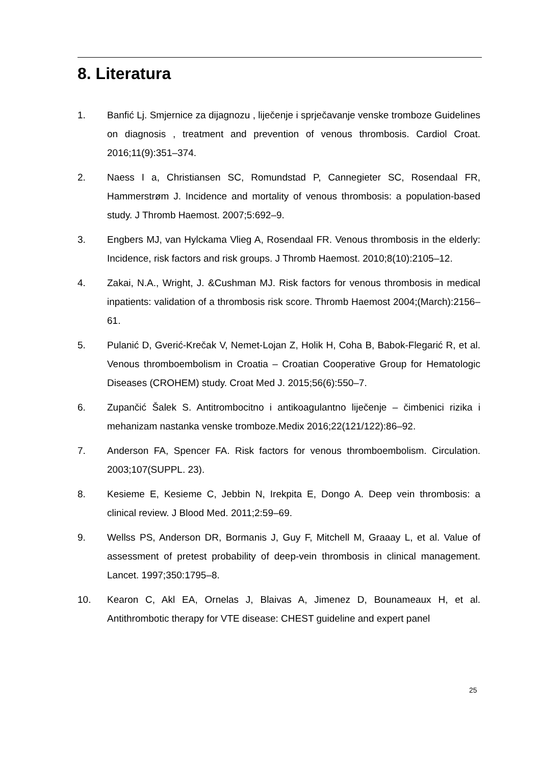8. Literatura
1. Banfić Lj. Smjernice za dijagnozu , liječenje i sprječavanje venske tromboze Guidelines on diagnosis , treatment and prevention of venous thrombosis. Cardiol Croat. 2016;11(9):351–374.
2. Naess I a, Christiansen SC, Romundstad P, Cannegieter SC, Rosendaal FR, Hammerstrøm J. Incidence and mortality of venous thrombosis: a population-based study. J Thromb Haemost. 2007;5:692–9.
3. Engbers MJ, van Hylckama Vlieg A, Rosendaal FR. Venous thrombosis in the elderly: Incidence, risk factors and risk groups. J Thromb Haemost. 2010;8(10):2105–12.
4. Zakai, N.A., Wright, J. &Cushman MJ. Risk factors for venous thrombosis in medical inpatients: validation of a thrombosis risk score. Thromb Haemost 2004;(March):2156–61.
5. Pulanić D, Gverić-Krečak V, Nemet-Lojan Z, Holik H, Coha B, Babok-Flegarić R, et al. Venous thromboembolism in Croatia – Croatian Cooperative Group for Hematologic Diseases (CROHEM) study. Croat Med J. 2015;56(6):550–7.
6. Zupančić Šalek S. Antitrombocitno i antikoagulantno liječenje – čimbenici rizika i mehanizam nastanka venske tromboze.Medix 2016;22(121/122):86–92.
7. Anderson FA, Spencer FA. Risk factors for venous thromboembolism. Circulation. 2003;107(SUPPL. 23).
8. Kesieme E, Kesieme C, Jebbin N, Irekpita E, Dongo A. Deep vein thrombosis: a clinical review. J Blood Med. 2011;2:59–69.
9. Wellss PS, Anderson DR, Bormanis J, Guy F, Mitchell M, Graaay L, et al. Value of assessment of pretest probability of deep-vein thrombosis in clinical management. Lancet. 1997;350:1795–8.
10. Kearon C, Akl EA, Ornelas J, Blaivas A, Jimenez D, Bounameaux H, et al. Antithrombotic therapy for VTE disease: CHEST guideline and expert panel
25